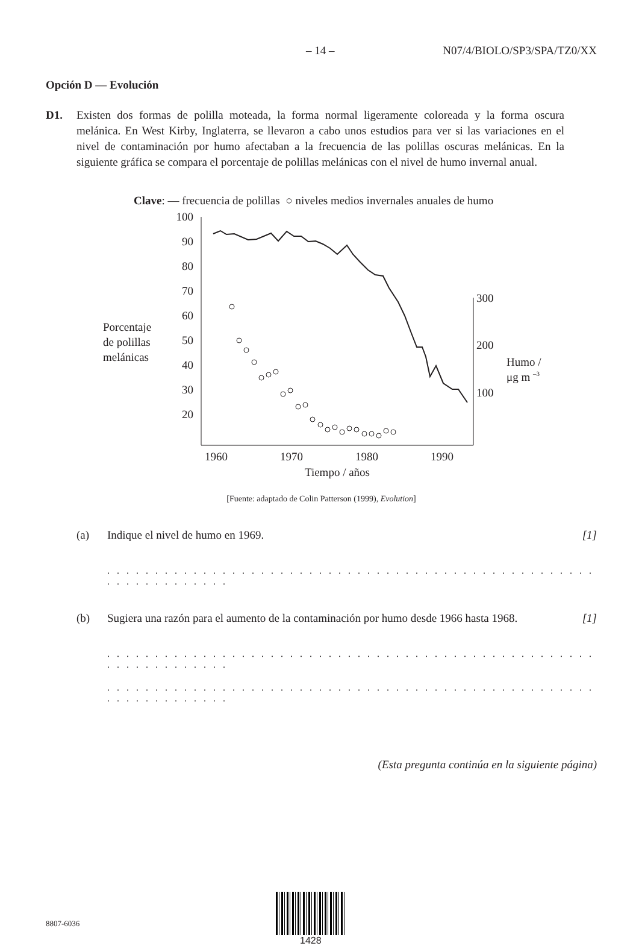– 14 – N07/4/BIOLO/SP3/SPA/TZ0/XX
Opción D — Evolución
D1. Existen dos formas de polilla moteada, la forma normal ligeramente coloreada y la forma oscura melánica. En West Kirby, Inglaterra, se llevaron a cabo unos estudios para ver si las variaciones en el nivel de contaminación por humo afectaban a la frecuencia de las polillas oscuras melánicas. En la siguiente gráfica se compara el porcentaje de polillas melánicas con el nivel de humo invernal anual.
Clave: — frecuencia de polillas ○ niveles medios invernales anuales de humo
Porcentaje
de polillas
melánicas
100
90
80
70
60
50
40
30
20
300
200
100
Humo /
μg m –3
1960
1970
1980
1990
Tiempo / años
[Fuente: adaptado de Colin Patterson (1999), Evolution]
(a) Indique el nivel de humo en 1969. [1]
. . . . . . . . . . . . . . . . . . . . . . . . . . . . . . . . . . . . . . . . . . . . . . . . . . . . . . . . . . . . . . . .
(b) Sugiera una razón para el aumento de la contaminación por humo desde 1966 hasta 1968.
[1]
. . . . . . . . . . . . . . . . . . . . . . . . . . . . . . . . . . . . . . . . . . . . . . . . . . . . . . . . . . . . . . . .
. . . . . . . . . . . . . . . . . . . . . . . . . . . . . . . . . . . . . . . . . . . . . . . . . . . . . . . . . . . . . . . .
(Esta pregunta continúa en la siguiente página)
8807-6036
1428